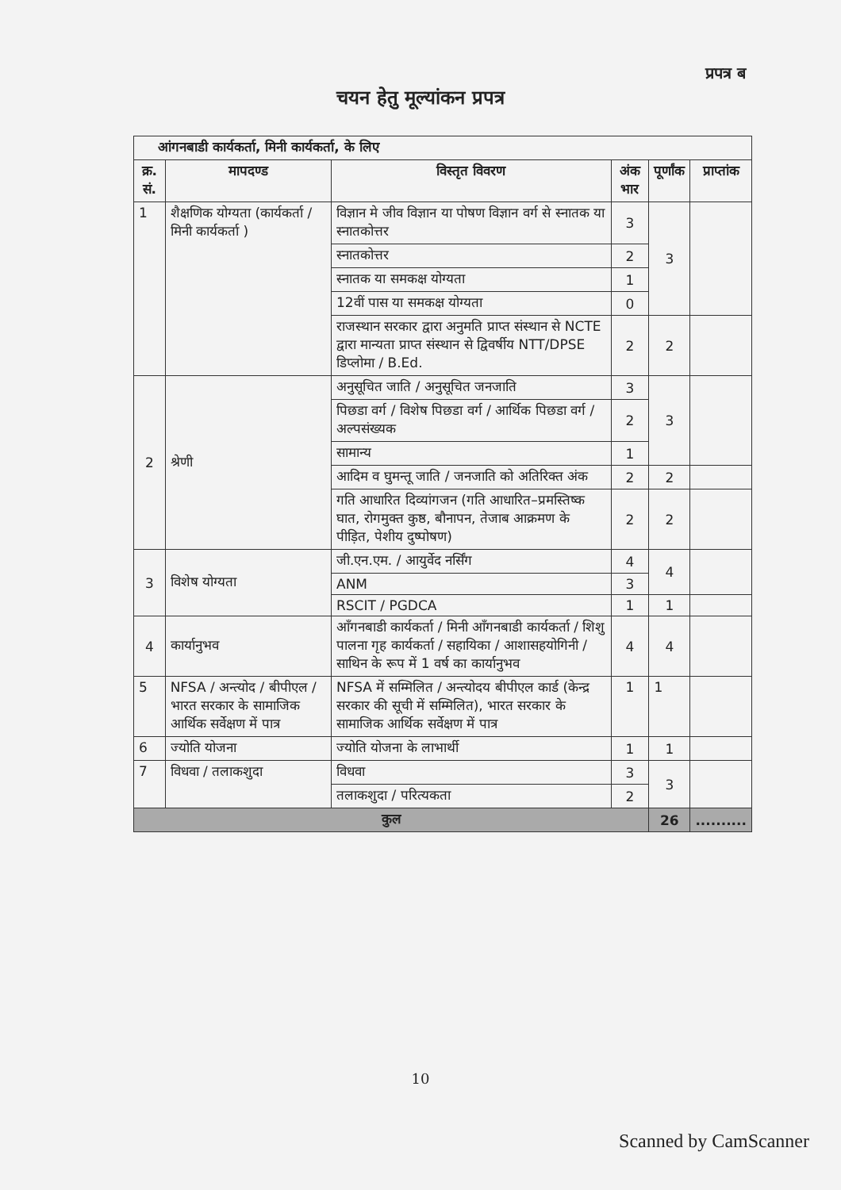प्रपत्र ब
चयन हेतु मूल्यांकन प्रपत्र
| आंगनबाडी कार्यकर्ता, मिनी कार्यकर्ता, के लिए | | | | | |
| --- | --- | --- | --- | --- | --- |
| क्र. सं. | मापदण्ड | विस्तृत विवरण | अंक भार | पूर्णांक | प्राप्तांक |
| 1 | शैक्षणिक योग्यता (कार्यकर्ता / मिनी कार्यकर्ता ) | विज्ञान मे जीव विज्ञान या पोषण विज्ञान वर्ग से स्नातक या स्नातकोत्तर | 3 | 3 | |
| | | स्नातकोत्तर | 2 | | |
| | | स्नातक या समकक्ष योग्यता | 1 | | |
| | | 12वीं पास या समकक्ष योग्यता | 0 | | |
| | | राजस्थान सरकार द्वारा अनुमति प्राप्त संस्थान से NCTE द्वारा मान्यता प्राप्त संस्थान से द्विवर्षीय NTT/DPSE डिप्लोमा / B.Ed. | 2 | 2 | |
| 2 | श्रेणी | अनुसूचित जाति / अनुसूचित जनजाति | 3 | 3 | |
| | | पिछडा वर्ग / विशेष पिछडा वर्ग / आर्थिक पिछडा वर्ग / अल्पसंख्यक | 2 | | |
| | | सामान्य | 1 | | |
| | | आदिम व घुमन्तू जाति / जनजाति को अतिरिक्त अंक | 2 | 2 | |
| | | गति आधारित दिव्यांगजन (गति आधारित–प्रमस्तिष्क घात, रोगमुक्त कुष्ठ, बौनापन, तेजाब आक्रमण के पीड़ित, पेशीय दुष्पोषण) | 2 | 2 | |
| 3 | विशेष योग्यता | जी.एन.एम. / आयुर्वेद नर्सिंग | 4 | 4 | |
| | | ANM | 3 | | |
| | | RSCIT / PGDCA | 1 | 1 | |
| 4 | कार्यानुभव | आँगनबाडी कार्यकर्ता / मिनी आँगनबाडी कार्यकर्ता / शिशु पालना गृह कार्यकर्ता / सहायिका / आशासहयोगिनी / साथिन के रूप में 1 वर्ष का कार्यानुभव | 4 | 4 | |
| 5 | NFSA / अन्त्योद / बीपीएल / भारत सरकार के सामाजिक आर्थिक सर्वेक्षण में पात्र | NFSA में सम्मिलित / अन्त्योदय बीपीएल कार्ड (केन्द्र सरकार की सूची में सम्मिलित), भारत सरकार के सामाजिक आर्थिक सर्वेक्षण में पात्र | 1 | 1 | |
| 6 | ज्योति योजना | ज्योति योजना के लाभार्थी | 1 | 1 | |
| 7 | विधवा / तलाकशुदा | विधवा | 3 | 3 | |
| | | तलाकशुदा / परित्यकता | 2 | | |
| कुल | | | | 26 | .......... |
10
Scanned by CamScanner